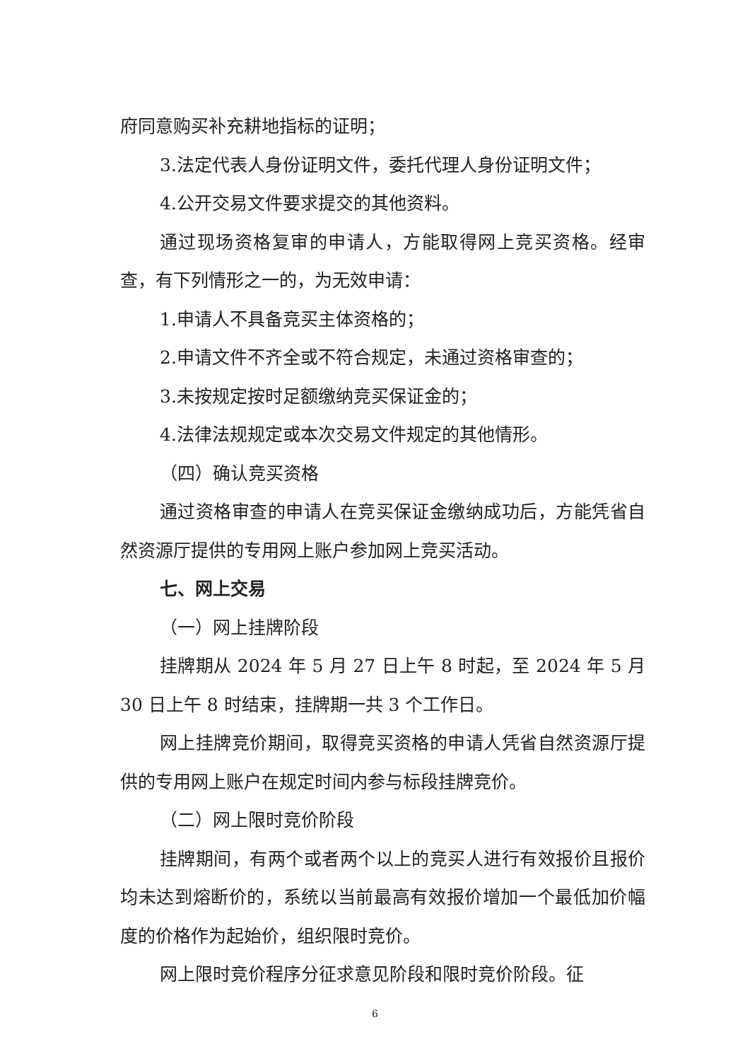府同意购买补充耕地指标的证明；
3.法定代表人身份证明文件，委托代理人身份证明文件；
4.公开交易文件要求提交的其他资料。
通过现场资格复审的申请人，方能取得网上竞买资格。经审查，有下列情形之一的，为无效申请：
1.申请人不具备竞买主体资格的；
2.申请文件不齐全或不符合规定，未通过资格审查的；
3.未按规定按时足额缴纳竞买保证金的；
4.法律法规规定或本次交易文件规定的其他情形。
（四）确认竞买资格
通过资格审查的申请人在竞买保证金缴纳成功后，方能凭省自然资源厅提供的专用网上账户参加网上竞买活动。
七、网上交易
（一）网上挂牌阶段
挂牌期从 2024 年 5 月 27 日上午 8 时起，至 2024 年 5 月 30 日上午 8 时结束，挂牌期一共 3 个工作日。
网上挂牌竞价期间，取得竞买资格的申请人凭省自然资源厅提供的专用网上账户在规定时间内参与标段挂牌竞价。
（二）网上限时竞价阶段
挂牌期间，有两个或者两个以上的竞买人进行有效报价且报价均未达到熔断价的，系统以当前最高有效报价增加一个最低加价幅度的价格作为起始价，组织限时竞价。
网上限时竞价程序分征求意见阶段和限时竞价阶段。征
6